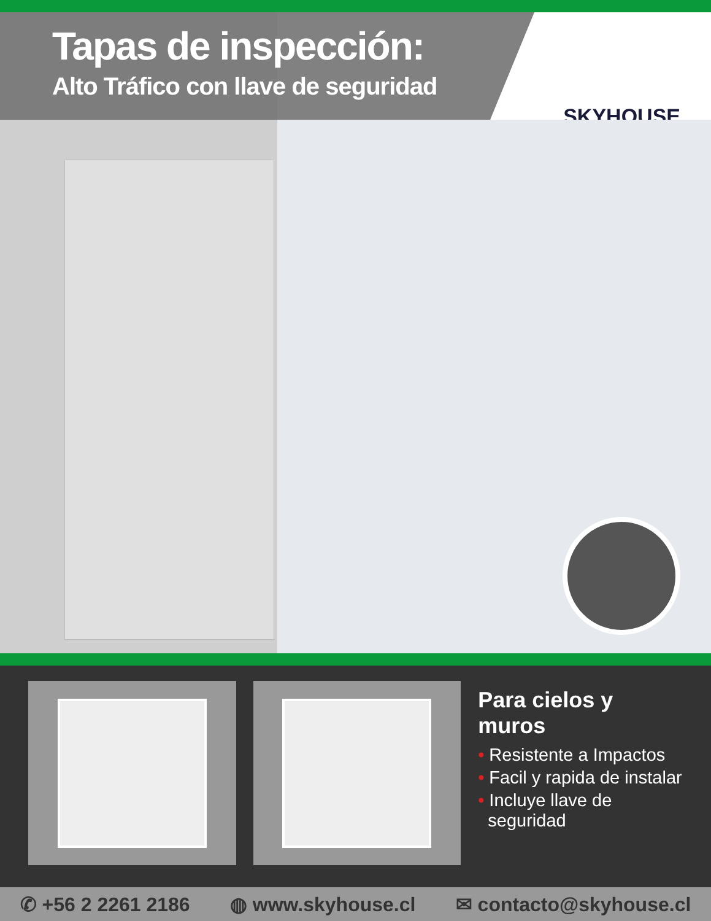Tapas de inspección:
Alto Tráfico con llave de seguridad
SKYHOUSE
Para cielos y muros
• Resistente a Impactos
• Facil y rapida de instalar
• Incluye llave de
seguridad
✆ +56 2 2261 2186 ◍ www.skyhouse.cl ✉ contacto@skyhouse.cl